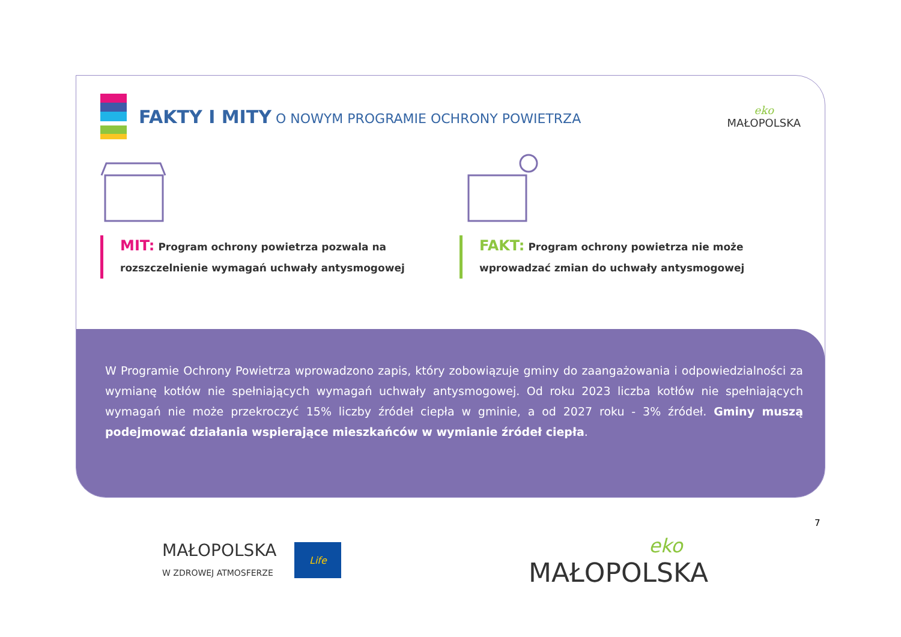FAKTY I MITY O NOWYM PROGRAMIE OCHRONY POWIETRZA
eko
MAŁOPOLSKA
MIT: Program ochrony powietrza pozwala na rozszczelnienie wymagań uchwały antysmogowej
FAKT: Program ochrony powietrza nie może wprowadzać zmian do uchwały antysmogowej
W Programie Ochrony Powietrza wprowadzono zapis, który zobowiązuje gminy do zaangażowania i odpowiedzialności za wymianę kotłów nie spełniających wymagań uchwały antysmogowej. Od roku 2023 liczba kotłów nie spełniających wymagań nie może przekroczyć 15% liczby źródeł ciepła w gminie, a od 2027 roku - 3% źródeł. Gminy muszą podejmować działania wspierające mieszkańców w wymianie źródeł ciepła.
7
MAŁOPOLSKA
W ZDROWEJ ATMOSFERZE
Life
eko
MAŁOPOLSKA